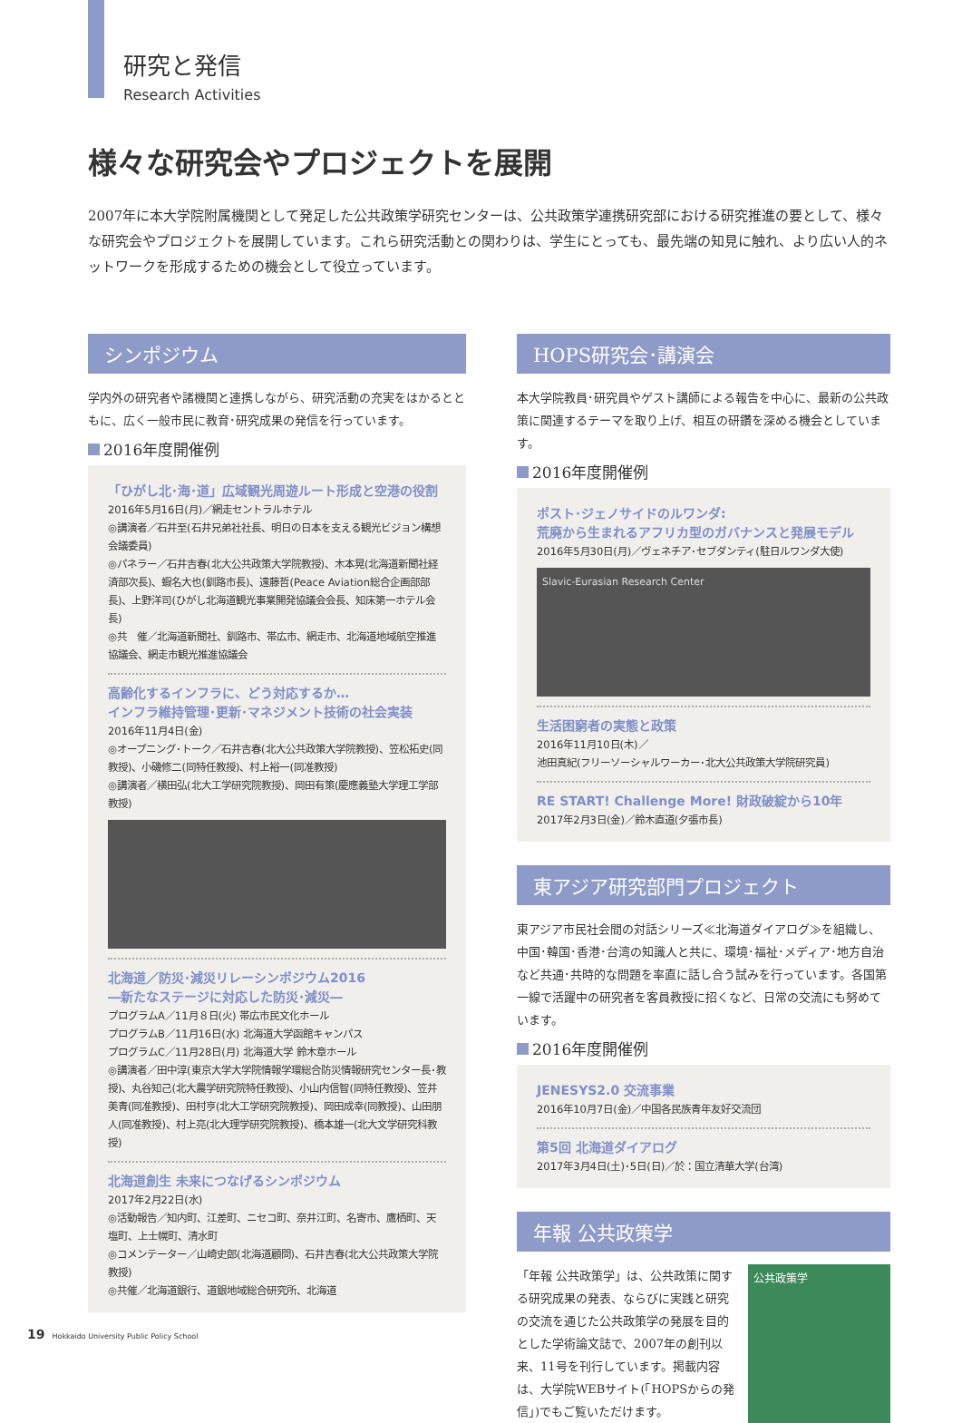研究と発信
Research Activities
様々な研究会やプロジェクトを展開
2007年に本大学院附属機関として発足した公共政策学研究センターは、公共政策学連携研究部における研究推進の要として、様々な研究会やプロジェクトを展開しています。これら研究活動との関わりは、学生にとっても、最先端の知見に触れ、より広い人的ネットワークを形成するための機会として役立っています。
シンポジウム
学内外の研究者や諸機関と連携しながら、研究活動の充実をはかるとともに、広く一般市民に教育･研究成果の発信を行っています。
2016年度開催例
「ひがし北･海･道」広域観光周遊ルート形成と空港の役割
2016年5月16日(月)／網走セントラルホテル
◎講演者／石井至(石井兄弟社社長、明日の日本を支える観光ビジョン構想会議委員)
◎パネラー／石井吉春(北大公共政策大学院教授)、木本晃(北海道新聞社経済部次長)、蝦名大也(釧路市長)、遠藤哲(Peace Aviation総合企画部部長)、上野洋司(ひがし北海道観光事業開発協議会会長、知床第一ホテル会長)
◎共　催／北海道新聞社、釧路市、帯広市、網走市、北海道地域航空推進協議会、網走市観光推進協議会
高齢化するインフラに、どう対応するか…
インフラ維持管理･更新･マネジメント技術の社会実装
2016年11月4日(金)
◎オープニング･トーク／石井吉春(北大公共政策大学院教授)、笠松拓史(同教授)、小磯修二(同特任教授)、村上裕一(同准教授)
◎講演者／横田弘(北大工学研究院教授)、岡田有策(慶應義塾大学理工学部教授)
北海道／防災･減災リレーシンポジウム2016
―新たなステージに対応した防災･減災―
プログラムA／11月８日(火) 帯広市民文化ホール
プログラムB／11月16日(水) 北海道大学函館キャンパス
プログラムC／11月28日(月) 北海道大学 鈴木章ホール
◎講演者／田中淳(東京大学大学院情報学環総合防災情報研究センター長･教授)、丸谷知己(北大農学研究院特任教授)、小山内信智(同特任教授)、笠井美青(同准教授)、田村亨(北大工学研究院教授)、岡田成幸(同教授)、山田朋人(同准教授)、村上亮(北大理学研究院教授)、橋本雄一(北大文学研究科教授)
北海道創生 未来につなげるシンポジウム
2017年2月22日(水)
◎活動報告／知内町、江差町、ニセコ町、奈井江町、名寄市、鷹栖町、天塩町、上士幌町、清水町
◎コメンテーター／山崎史郎(北海道顧問)、石井吉春(北大公共政策大学院教授)
◎共催／北海道銀行、道銀地域総合研究所、北海道
HOPS研究会･講演会
本大学院教員･研究員やゲスト講師による報告を中心に、最新の公共政策に関連するテーマを取り上げ、相互の研鑽を深める機会としています。
2016年度開催例
ポスト･ジェノサイドのルワンダ:
荒廃から生まれるアフリカ型のガバナンスと発展モデル
2016年5月30日(月)／ヴェネチア･セブダンティ(駐日ルワンダ大使)
Slavic-Eurasian Research Center
生活困窮者の実態と政策
2016年11月10日(木)／
池田真紀(フリーソーシャルワーカー･北大公共政策大学院研究員)
RE START! Challenge More! 財政破綻から10年
2017年2月3日(金)／鈴木直道(夕張市長)
東アジア研究部門プロジェクト
東アジア市民社会間の対話シリーズ≪北海道ダイアログ≫を組織し、中国･韓国･香港･台湾の知識人と共に、環境･福祉･メディア･地方自治など共通･共時的な問題を率直に話し合う試みを行っています。各国第一線で活躍中の研究者を客員教授に招くなど、日常の交流にも努めています。
2016年度開催例
JENESYS2.0 交流事業
2016年10月7日(金)／中国各民族青年友好交流団
第5回 北海道ダイアログ
2017年3月4日(土)･5日(日)／於：国立清華大学(台湾)
年報 公共政策学
「年報 公共政策学」は、公共政策に関する研究成果の発表、ならびに実践と研究の交流を通じた公共政策学の発展を目的とした学術論文誌で、2007年の創刊以来、11号を刊行しています。掲載内容は、大学院WEBサイト(「HOPSからの発信」)でもご覧いただけます。
公共政策学
19 Hokkaido University Public Policy School